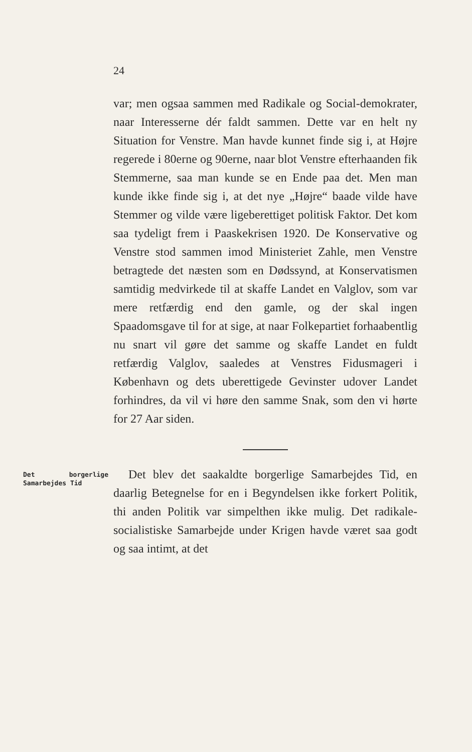24
var; men ogsaa sammen med Radikale og Social-demokrater, naar Interesserne dér faldt sammen. Dette var en helt ny Situation for Venstre. Man havde kunnet finde sig i, at Højre regerede i 80erne og 90erne, naar blot Venstre efterhaanden fik Stemmerne, saa man kunde se en Ende paa det. Men man kunde ikke finde sig i, at det nye „Højre“ baade vilde have Stemmer og vilde være ligeberettiget politisk Faktor. Det kom saa tydeligt frem i Paaskekrisen 1920. De Konservative og Venstre stod sammen imod Ministeriet Zahle, men Venstre betragtede det næsten som en Dødssynd, at Konservatismen samtidig medvirkede til at skaffe Landet en Valglov, som var mere retfærdig end den gamle, og der skal ingen Spaadomsgave til for at sige, at naar Folkepartiet forhaabentlig nu snart vil gøre det samme og skaffe Landet en fuldt retfærdig Valglov, saaledes at Venstres Fidusmageri i København og dets uberettigede Gevinster udover Landet forhindres, da vil vi høre den samme Snak, som den vi hørte for 27 Aar siden.
Det borgerlige Samarbejdes Tid
Det blev det saakaldte borgerlige Samarbejdes Tid, en daarlig Betegnelse for en i Begyndelsen ikke forkert Politik, thi anden Politik var simpelthen ikke mulig. Det radikale-socialistiske Samarbejde under Krigen havde været saa godt og saa intimt, at det